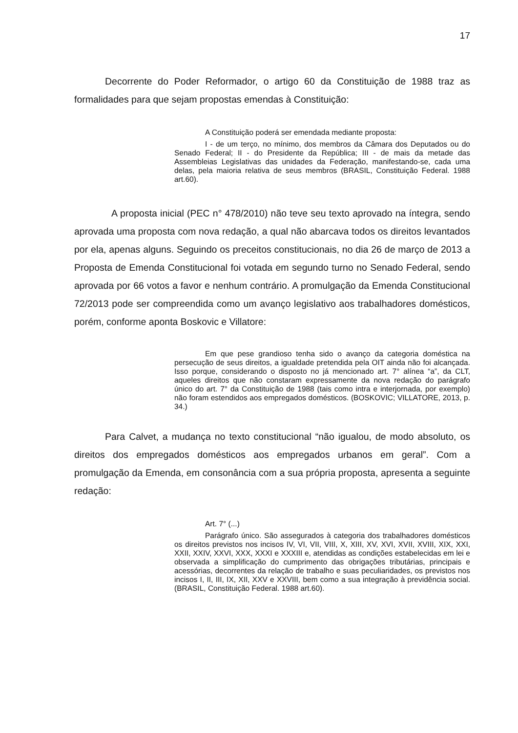17
Decorrente do Poder Reformador, o artigo 60 da Constituição de 1988 traz as formalidades para que sejam propostas emendas à Constituição:
A Constituição poderá ser emendada mediante proposta:
I - de um terço, no mínimo, dos membros da Câmara dos Deputados ou do Senado Federal; II - do Presidente da República; III - de mais da metade das Assembleias Legislativas das unidades da Federação, manifestando-se, cada uma delas, pela maioria relativa de seus membros (BRASIL, Constituição Federal. 1988 art.60).
A proposta inicial (PEC n° 478/2010) não teve seu texto aprovado na íntegra, sendo aprovada uma proposta com nova redação, a qual não abarcava todos os direitos levantados por ela, apenas alguns. Seguindo os preceitos constitucionais, no dia 26 de março de 2013 a Proposta de Emenda Constitucional foi votada em segundo turno no Senado Federal, sendo aprovada por 66 votos a favor e nenhum contrário. A promulgação da Emenda Constitucional 72/2013 pode ser compreendida como um avanço legislativo aos trabalhadores domésticos, porém, conforme aponta Boskovic e Villatore:
Em que pese grandioso tenha sido o avanço da categoria doméstica na persecução de seus direitos, a igualdade pretendida pela OIT ainda não foi alcançada. Isso porque, considerando o disposto no já mencionado art. 7° alínea “a”, da CLT, aqueles direitos que não constaram expressamente da nova redação do parágrafo único do art. 7° da Constituição de 1988 (tais como intra e interjornada, por exemplo) não foram estendidos aos empregados domésticos. (BOSKOVIC; VILLATORE, 2013, p. 34.)
Para Calvet, a mudança no texto constitucional “não igualou, de modo absoluto, os direitos dos empregados domésticos aos empregados urbanos em geral”. Com a promulgação da Emenda, em consonância com a sua própria proposta, apresenta a seguinte redação:
Art. 7° (...)
Parágrafo único. São assegurados à categoria dos trabalhadores domésticos os direitos previstos nos incisos IV, VI, VII, VIII, X, XIII, XV, XVI, XVII, XVIII, XIX, XXI, XXII, XXIV, XXVI, XXX, XXXI e XXXIII e, atendidas as condições estabelecidas em lei e observada a simplificação do cumprimento das obrigações tributárias, principais e acessórias, decorrentes da relação de trabalho e suas peculiaridades, os previstos nos incisos I, II, III, IX, XII, XXV e XXVIII, bem como a sua integração à previdência social. (BRASIL, Constituição Federal. 1988 art.60).